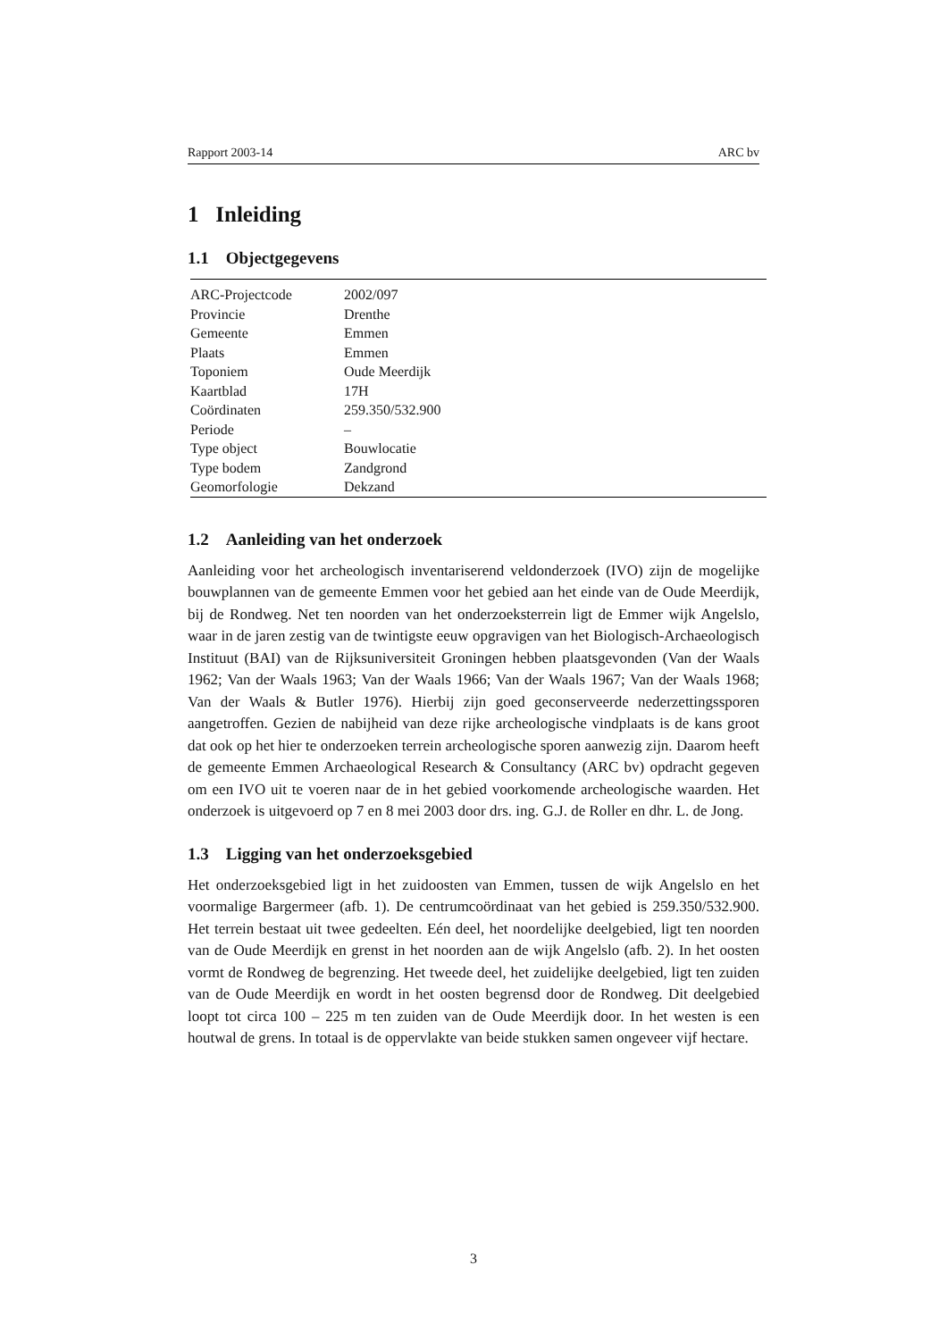Rapport 2003-14 ARC bv
1 Inleiding
1.1 Objectgegevens
| ARC-Projectcode | 2002/097 |
| Provincie | Drenthe |
| Gemeente | Emmen |
| Plaats | Emmen |
| Toponiem | Oude Meerdijk |
| Kaartblad | 17H |
| Coördinaten | 259.350/532.900 |
| Periode | – |
| Type object | Bouwlocatie |
| Type bodem | Zandgrond |
| Geomorfologie | Dekzand |
1.2 Aanleiding van het onderzoek
Aanleiding voor het archeologisch inventariserend veldonderzoek (IVO) zijn de mogelijke bouwplannen van de gemeente Emmen voor het gebied aan het einde van de Oude Meerdijk, bij de Rondweg. Net ten noorden van het onderzoeksterrein ligt de Emmer wijk Angelslo, waar in de jaren zestig van de twintigste eeuw opgravigen van het Biologisch-Archaeologisch Instituut (BAI) van de Rijksuniversiteit Groningen hebben plaatsgevonden (Van der Waals 1962; Van der Waals 1963; Van der Waals 1966; Van der Waals 1967; Van der Waals 1968; Van der Waals & Butler 1976). Hierbij zijn goed geconserveerde nederzettingssporen aangetroffen. Gezien de nabijheid van deze rijke archeologische vindplaats is de kans groot dat ook op het hier te onderzoeken terrein archeologische sporen aanwezig zijn. Daarom heeft de gemeente Emmen Archaeological Research & Consultancy (ARC bv) opdracht gegeven om een IVO uit te voeren naar de in het gebied voorkomende archeologische waarden. Het onderzoek is uitgevoerd op 7 en 8 mei 2003 door drs. ing. G.J. de Roller en dhr. L. de Jong.
1.3 Ligging van het onderzoeksgebied
Het onderzoeksgebied ligt in het zuidoosten van Emmen, tussen de wijk Angelslo en het voormalige Bargermeer (afb. 1). De centrumcoördinaat van het gebied is 259.350/532.900. Het terrein bestaat uit twee gedeelten. Eén deel, het noordelijke deelgebied, ligt ten noorden van de Oude Meerdijk en grenst in het noorden aan de wijk Angelslo (afb. 2). In het oosten vormt de Rondweg de begrenzing. Het tweede deel, het zuidelijke deelgebied, ligt ten zuiden van de Oude Meerdijk en wordt in het oosten begrensd door de Rondweg. Dit deelgebied loopt tot circa 100 – 225 m ten zuiden van de Oude Meerdijk door. In het westen is een houtwal de grens. In totaal is de oppervlakte van beide stukken samen ongeveer vijf hectare.
3